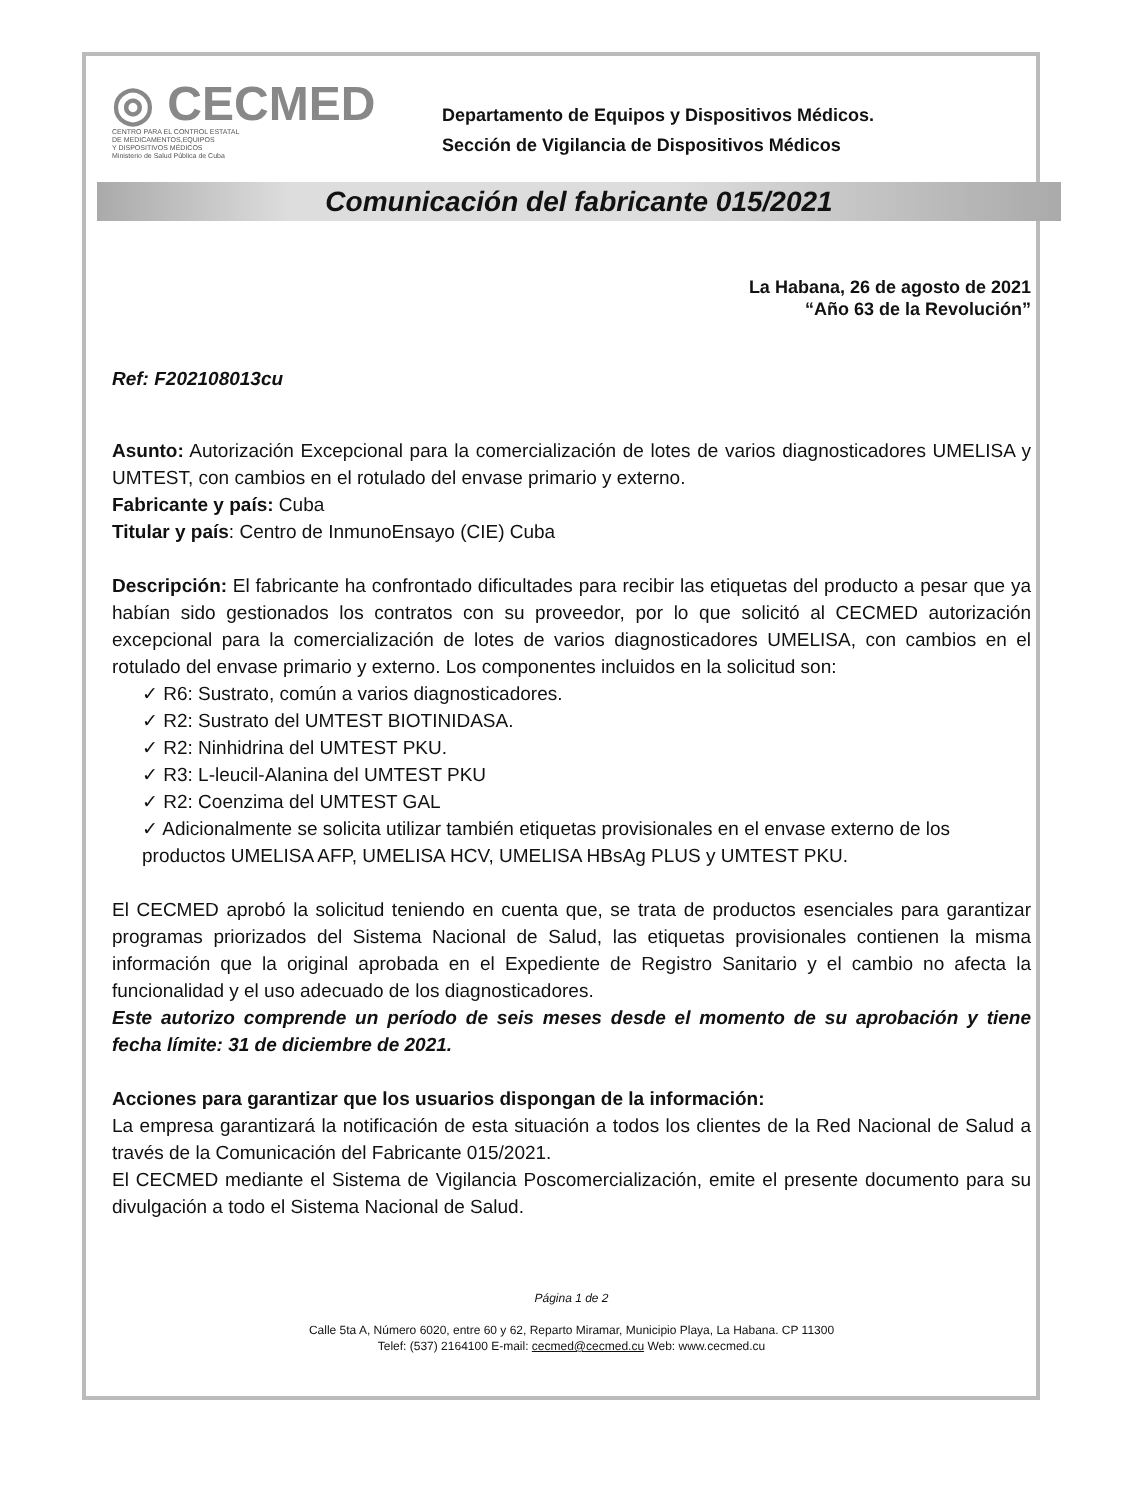◎ CECMED
CENTRO PARA EL CONTROL ESTATAL
DE MEDICAMENTOS,EQUIPOS
Y DISPOSITIVOS MÉDICOS
Ministerio de Salud Pública de Cuba
Departamento de Equipos y Dispositivos Médicos.
Sección de Vigilancia de Dispositivos Médicos
Comunicación del fabricante 015/2021
La Habana, 26 de agosto de 2021
“Año 63 de la Revolución”
Ref: F202108013cu
Asunto: Autorización Excepcional para la comercialización de lotes de varios diagnosticadores UMELISA y UMTEST, con cambios en el rotulado del envase primario y externo.
Fabricante y país: Cuba
Titular y país: Centro de InmunoEnsayo (CIE) Cuba
Descripción: El fabricante ha confrontado dificultades para recibir las etiquetas del producto a pesar que ya habían sido gestionados los contratos con su proveedor, por lo que solicitó al CECMED autorización excepcional para la comercialización de lotes de varios diagnosticadores UMELISA, con cambios en el rotulado del envase primario y externo. Los componentes incluidos en la solicitud son:
✓ R6: Sustrato, común a varios diagnosticadores.
✓ R2: Sustrato del UMTEST BIOTINIDASA.
✓ R2: Ninhidrina del UMTEST PKU.
✓ R3: L-leucil-Alanina del UMTEST PKU
✓ R2: Coenzima del UMTEST GAL
✓ Adicionalmente se solicita utilizar también etiquetas provisionales en el envase externo de los productos UMELISA AFP, UMELISA HCV, UMELISA HBsAg PLUS y UMTEST PKU.
El CECMED aprobó la solicitud teniendo en cuenta que, se trata de productos esenciales para garantizar programas priorizados del Sistema Nacional de Salud, las etiquetas provisionales contienen la misma información que la original aprobada en el Expediente de Registro Sanitario y el cambio no afecta la funcionalidad y el uso adecuado de los diagnosticadores.
Este autorizo comprende un período de seis meses desde el momento de su aprobación y tiene fecha límite: 31 de diciembre de 2021.
Acciones para garantizar que los usuarios dispongan de la información:
La empresa garantizará la notificación de esta situación a todos los clientes de la Red Nacional de Salud a través de la Comunicación del Fabricante 015/2021.
El CECMED mediante el Sistema de Vigilancia Poscomercialización, emite el presente documento para su divulgación a todo el Sistema Nacional de Salud.
Página 1 de 2
Calle 5ta A, Número 6020, entre 60 y 62, Reparto Miramar, Municipio Playa, La Habana. CP 11300
Telef: (537) 2164100 E-mail: cecmed@cecmed.cu Web: www.cecmed.cu